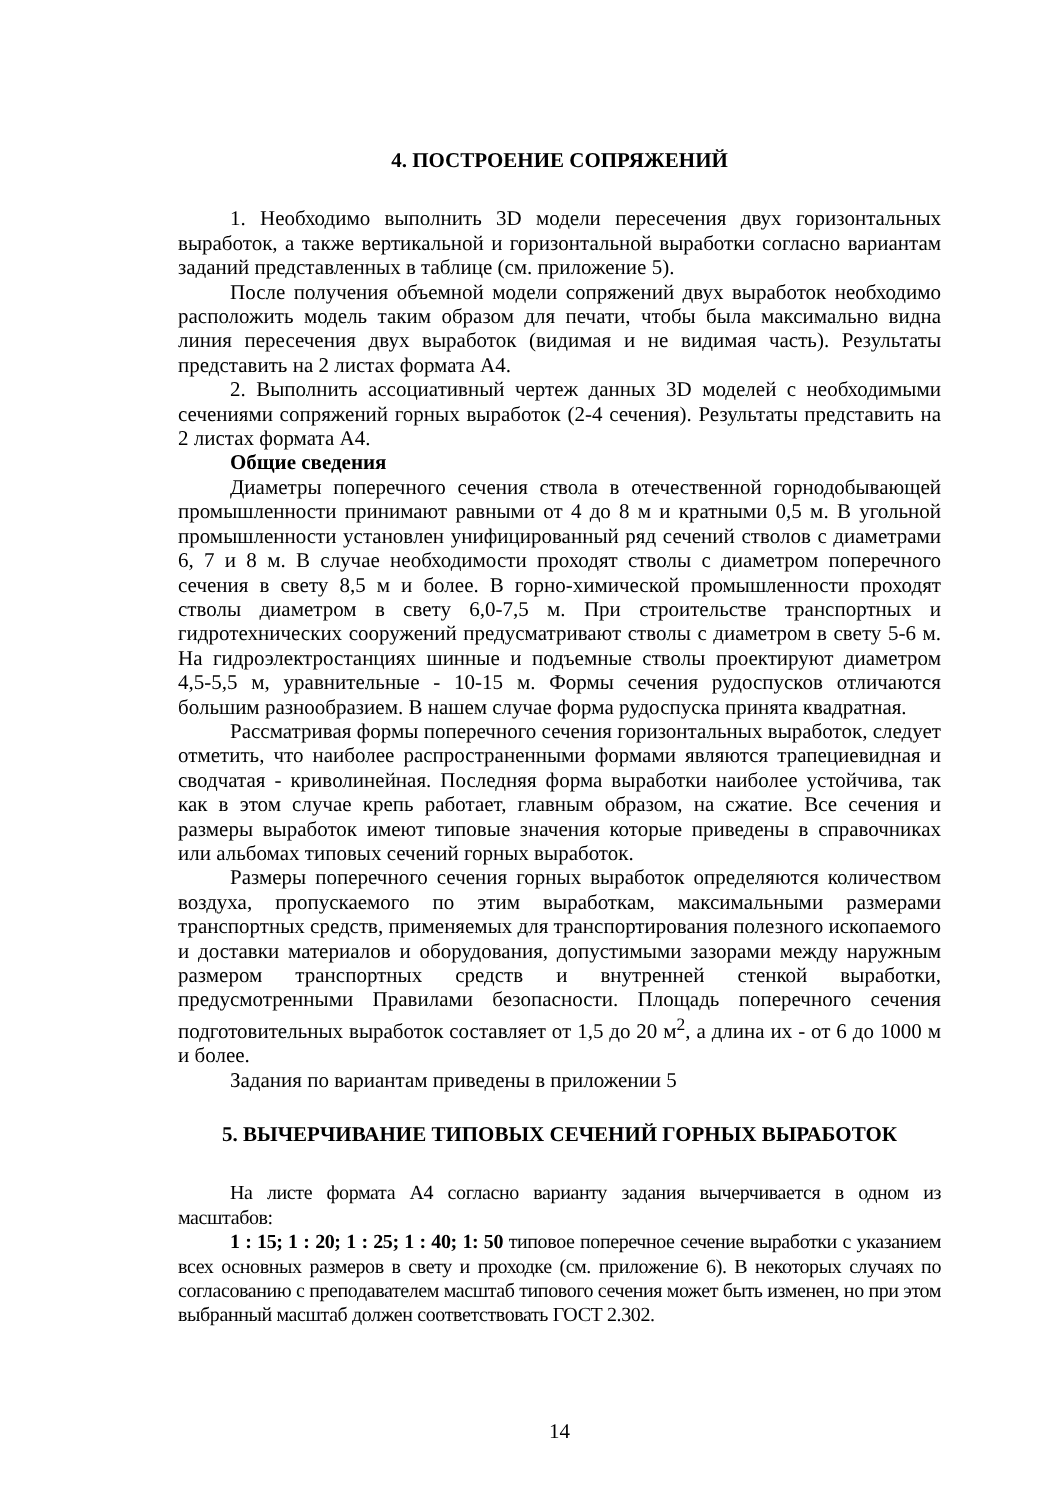4. ПОСТРОЕНИЕ СОПРЯЖЕНИЙ
1. Необходимо выполнить 3D модели пересечения двух горизонтальных выработок, а также вертикальной и горизонтальной выработки согласно вариантам заданий представленных в таблице (см. приложение 5).
После получения объемной модели сопряжений двух выработок необходимо расположить модель таким образом для печати, чтобы была максимально видна линия пересечения двух выработок (видимая и не видимая часть). Результаты представить на 2 листах формата А4.
2. Выполнить ассоциативный чертеж данных 3D моделей с необходимыми сечениями сопряжений горных выработок (2-4 сечения). Результаты представить на 2 листах формата А4.
Общие сведения
Диаметры поперечного сечения ствола в отечественной горнодобывающей промышленности принимают равными от 4 до 8 м и кратными 0,5 м. В угольной промышленности установлен унифицированный ряд сечений стволов с диаметрами 6, 7 и 8 м. В случае необходимости проходят стволы с диаметром поперечного сечения в свету 8,5 м и более. В горно-химической промышленности проходят стволы диаметром в свету 6,0-7,5 м. При строительстве транспортных и гидротехнических сооружений предусматривают стволы с диаметром в свету 5-6 м. На гидроэлектростанциях шинные и подъемные стволы проектируют диаметром 4,5-5,5 м, уравнительные - 10-15 м. Формы сечения рудоспусков отличаются большим разнообразием. В нашем случае форма рудоспуска принята квадратная.
Рассматривая формы поперечного сечения горизонтальных выработок, следует отметить, что наиболее распространенными формами являются трапециевидная и сводчатая - криволинейная. Последняя форма выработки наиболее устойчива, так как в этом случае крепь работает, главным образом, на сжатие. Все сечения и размеры выработок имеют типовые значения которые приведены в справочниках или альбомах типовых сечений горных выработок.
Размеры поперечного сечения горных выработок определяются количеством воздуха, пропускаемого по этим выработкам, максимальными размерами транспортных средств, применяемых для транспортирования полезного ископаемого и доставки материалов и оборудования, допустимыми зазорами между наружным размером транспортных средств и внутренней стенкой выработки, предусмотренными Правилами безопасности. Площадь поперечного сечения подготовительных выработок составляет от 1,5 до 20 м<sup>2</sup>, а длина их - от 6 до 1000 м и более.
Задания по вариантам приведены в приложении 5
5. ВЫЧЕРЧИВАНИЕ ТИПОВЫХ СЕЧЕНИЙ ГОРНЫХ ВЫРАБОТОК
На листе формата А4 согласно варианту задания вычерчивается в одном из масштабов:
1 : 15; 1 : 20; 1 : 25; 1 : 40; 1: 50 типовое поперечное сечение выработки с указанием всех основных размеров в свету и проходке (см. приложение 6). В некоторых случаях по согласованию с преподавателем масштаб типового сечения может быть изменен, но при этом выбранный масштаб должен соответствовать ГОСТ 2.302.
14